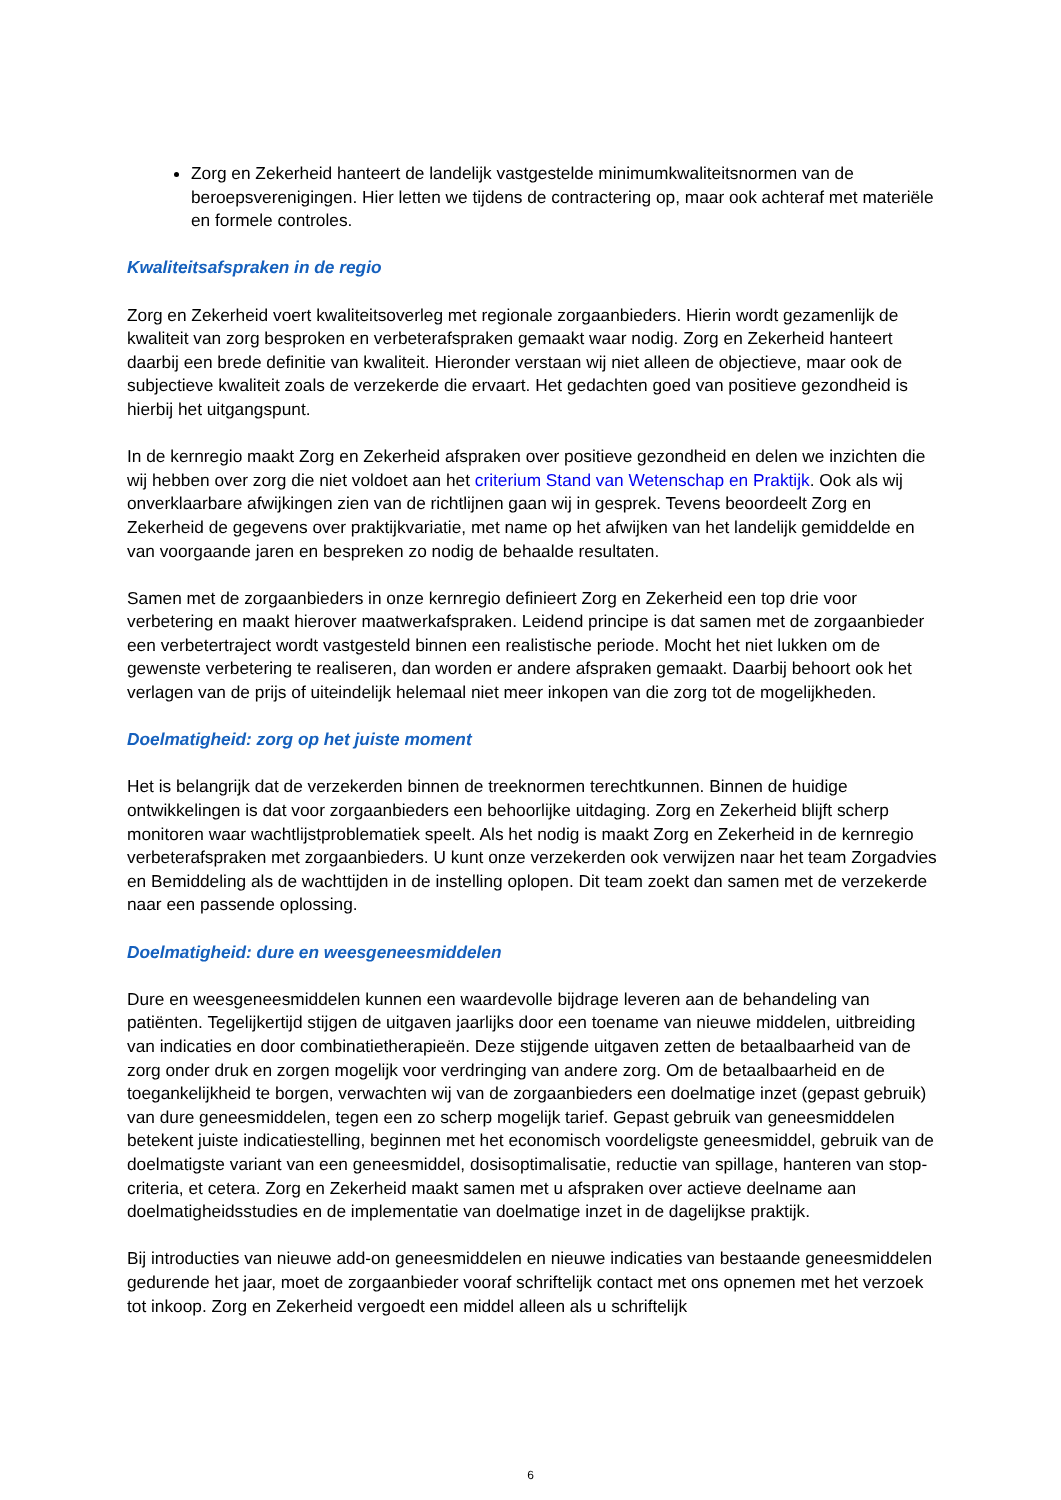Zorg en Zekerheid hanteert de landelijk vastgestelde minimumkwaliteitsnormen van de beroepsverenigingen. Hier letten we tijdens de contractering op, maar ook achteraf met materiële en formele controles.
Kwaliteitsafspraken in de regio
Zorg en Zekerheid voert kwaliteitsoverleg met regionale zorgaanbieders. Hierin wordt gezamenlijk de kwaliteit van zorg besproken en verbeterafspraken gemaakt waar nodig. Zorg en Zekerheid hanteert daarbij een brede definitie van kwaliteit. Hieronder verstaan wij niet alleen de objectieve, maar ook de subjectieve kwaliteit zoals de verzekerde die ervaart. Het gedachten goed van positieve gezondheid is hierbij het uitgangspunt.
In de kernregio maakt Zorg en Zekerheid afspraken over positieve gezondheid en delen we inzichten die wij hebben over zorg die niet voldoet aan het criterium Stand van Wetenschap en Praktijk. Ook als wij onverklaarbare afwijkingen zien van de richtlijnen gaan wij in gesprek. Tevens beoordeelt Zorg en Zekerheid de gegevens over praktijkvariatie, met name op het afwijken van het landelijk gemiddelde en van voorgaande jaren en bespreken zo nodig de behaalde resultaten.
Samen met de zorgaanbieders in onze kernregio definieert Zorg en Zekerheid een top drie voor verbetering en maakt hierover maatwerkafspraken. Leidend principe is dat samen met de zorgaanbieder een verbetertraject wordt vastgesteld binnen een realistische periode. Mocht het niet lukken om de gewenste verbetering te realiseren, dan worden er andere afspraken gemaakt. Daarbij behoort ook het verlagen van de prijs of uiteindelijk helemaal niet meer inkopen van die zorg tot de mogelijkheden.
Doelmatigheid: zorg op het juiste moment
Het is belangrijk dat de verzekerden binnen de treeknormen terechtkunnen. Binnen de huidige ontwikkelingen is dat voor zorgaanbieders een behoorlijke uitdaging. Zorg en Zekerheid blijft scherp monitoren waar wachtlijstproblematiek speelt. Als het nodig is maakt Zorg en Zekerheid in de kernregio verbeterafspraken met zorgaanbieders. U kunt onze verzekerden ook verwijzen naar het team Zorgadvies en Bemiddeling als de wachttijden in de instelling oplopen. Dit team zoekt dan samen met de verzekerde naar een passende oplossing.
Doelmatigheid: dure en weesgeneesmiddelen
Dure en weesgeneesmiddelen kunnen een waardevolle bijdrage leveren aan de behandeling van patiënten. Tegelijkertijd stijgen de uitgaven jaarlijks door een toename van nieuwe middelen, uitbreiding van indicaties en door combinatietherapieën. Deze stijgende uitgaven zetten de betaalbaarheid van de zorg onder druk en zorgen mogelijk voor verdringing van andere zorg. Om de betaalbaarheid en de toegankelijkheid te borgen, verwachten wij van de zorgaanbieders een doelmatige inzet (gepast gebruik) van dure geneesmiddelen, tegen een zo scherp mogelijk tarief. Gepast gebruik van geneesmiddelen betekent juiste indicatiestelling, beginnen met het economisch voordeligste geneesmiddel, gebruik van de doelmatigste variant van een geneesmiddel, dosisoptimalisatie, reductie van spillage, hanteren van stop-criteria, et cetera. Zorg en Zekerheid maakt samen met u afspraken over actieve deelname aan doelmatigheidsstudies en de implementatie van doelmatige inzet in de dagelijkse praktijk.
Bij introducties van nieuwe add-on geneesmiddelen en nieuwe indicaties van bestaande geneesmiddelen gedurende het jaar, moet de zorgaanbieder vooraf schriftelijk contact met ons opnemen met het verzoek tot inkoop. Zorg en Zekerheid vergoedt een middel alleen als u schriftelijk
6